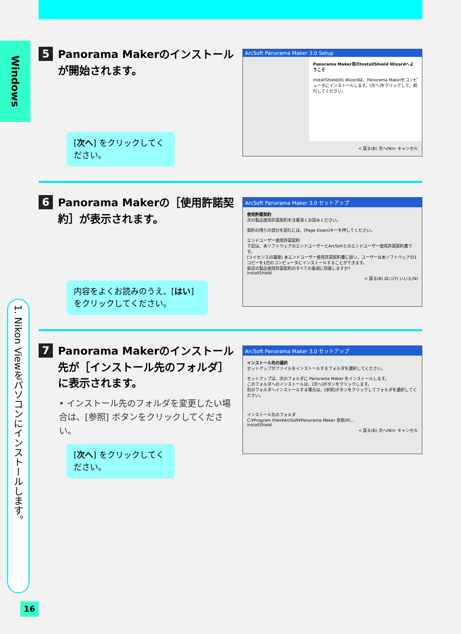Windows
1. Nikon Viewをパソコンにインストールします。
16
5 Panorama Makerのインストールが開始されます。
[次へ] をクリックしてください。
ArcSoft Panorama Maker 3.0 Setup
Panorama Maker用のInstallShield Wizardへようこそ
InstallShield(R) Wizardは、Panorama Makerをコンピュータにインストールします。[次へ]をクリックして、続行してください。
< 戻る(B) 次へ(N)> キャンセル
6 Panorama Makerの［使用許諾契約］が表示されます。
内容をよくお読みのうえ、[はい] をクリックしてください。
ArcSoft Panorama Maker 3.0 セットアップ
使用許諾契約
次の製品使用許諾契約を注意深くお読みください。
契約の残りの部分を読むには、[Page Down]キーを押してください。
エンドユーザー使用許諾契約
下記は、本ソフトウェアのエンドユーザーとArcSoftとのエンドユーザー使用許諾契約書です。
[ライセンスの譲渡] 本エンドユーザー使用許諾契約書に従い、ユーザーは本ソフトウェアの1コピーを1台のコンピュータにインストールすることができます。
前述の製品使用許諾契約のすべての条項に同意しますか?
InstallShield
< 戻る(B) はい(Y) いいえ(N)
7 Panorama Makerのインストール先が［インストール先のフォルダ］に表示されます。
• インストール先のフォルダを変更したい場合は、[参照] ボタンをクリックしてください。
[次へ] をクリックしてください。
ArcSoft Panorama Maker 3.0 セットアップ
インストール先の選択
セットアップがファイルをインストールするフォルダを選択してください。
セットアップは、次のフォルダに Panorama Maker をインストールします。
このフォルダへのインストールは、[次へ]ボタンをクリックします。
別のフォルダへインストールする場合は、[参照]ボタンをクリックしてフォルダを選択してください。
インストール先のフォルダ
C:¥Program Files¥ArcSoft¥Panorama Maker 参照(R)...
InstallShield
< 戻る(B) 次へ(N)> キャンセル